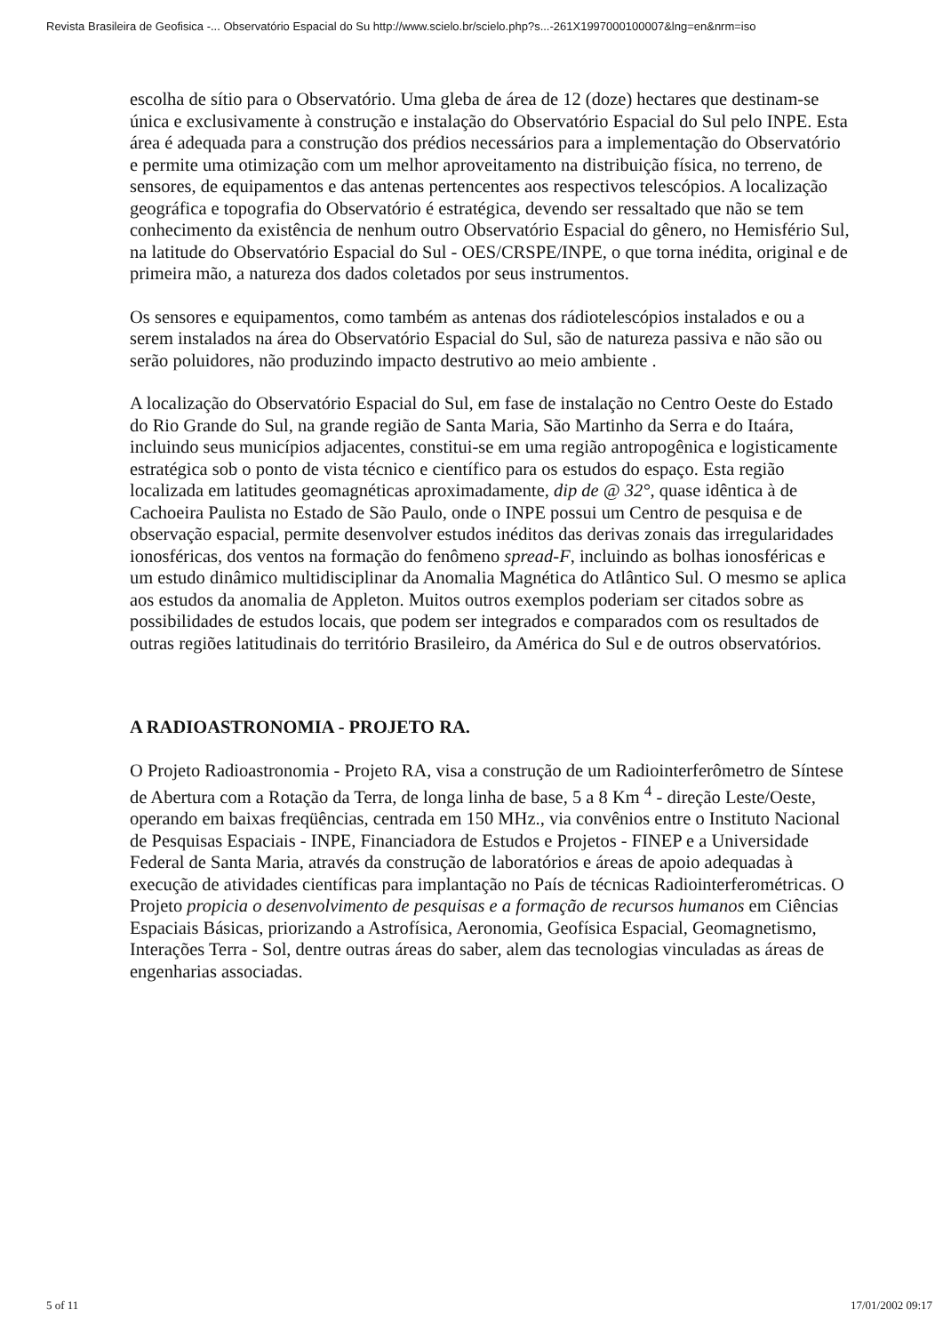Revista Brasileira de Geofisica -... Observatório Espacial do Su http://www.scielo.br/scielo.php?s...-261X1997000100007&lng=en&nrm=iso
escolha de sítio para o Observatório. Uma gleba de área de 12 (doze) hectares que destinam-se única e exclusivamente à construção e instalação do Observatório Espacial do Sul pelo INPE. Esta área é adequada para a construção dos prédios necessários para a implementação do Observatório e permite uma otimização com um melhor aproveitamento na distribuição física, no terreno, de sensores, de equipamentos e das antenas pertencentes aos respectivos telescópios. A localização geográfica e topografia do Observatório é estratégica, devendo ser ressaltado que não se tem conhecimento da existência de nenhum outro Observatório Espacial do gênero, no Hemisfério Sul, na latitude do Observatório Espacial do Sul - OES/CRSPE/INPE, o que torna inédita, original e de primeira mão, a natureza dos dados coletados por seus instrumentos.
Os sensores e equipamentos, como também as antenas dos rádiotelescópios instalados e ou a serem instalados na área do Observatório Espacial do Sul, são de natureza passiva e não são ou serão poluidores, não produzindo impacto destrutivo ao meio ambiente .
A localização do Observatório Espacial do Sul, em fase de instalação no Centro Oeste do Estado do Rio Grande do Sul, na grande região de Santa Maria, São Martinho da Serra e do Itaára, incluindo seus municípios adjacentes, constitui-se em uma região antropogênica e logisticamente estratégica sob o ponto de vista técnico e científico para os estudos do espaço. Esta região localizada em latitudes geomagnéticas aproximadamente, dip de @ 32°, quase idêntica à de Cachoeira Paulista no Estado de São Paulo, onde o INPE possui um Centro de pesquisa e de observação espacial, permite desenvolver estudos inéditos das derivas zonais das irregularidades ionosféricas, dos ventos na formação do fenômeno spread-F, incluindo as bolhas ionosféricas e um estudo dinâmico multidisciplinar da Anomalia Magnética do Atlântico Sul. O mesmo se aplica aos estudos da anomalia de Appleton. Muitos outros exemplos poderiam ser citados sobre as possibilidades de estudos locais, que podem ser integrados e comparados com os resultados de outras regiões latitudinais do território Brasileiro, da América do Sul e de outros observatórios.
A RADIOASTRONOMIA - PROJETO RA.
O Projeto Radioastronomia - Projeto RA, visa a construção de um Radiointerferômetro de Síntese de Abertura com a Rotação da Terra, de longa linha de base, 5 a 8 Km <sup>4</sup> - direção Leste/Oeste, operando em baixas freqüências, centrada em 150 MHz., via convênios entre o Instituto Nacional de Pesquisas Espaciais - INPE, Financiadora de Estudos e Projetos - FINEP e a Universidade Federal de Santa Maria, através da construção de laboratórios e áreas de apoio adequadas à execução de atividades científicas para implantação no País de técnicas Radiointerferométricas. O Projeto propicia o desenvolvimento de pesquisas e a formação de recursos humanos em Ciências Espaciais Básicas, priorizando a Astrofísica, Aeronomia, Geofísica Espacial, Geomagnetismo, Interações Terra - Sol, dentre outras áreas do saber, alem das tecnologias vinculadas as áreas de engenharias associadas.
5 of 11 17/01/2002 09:17